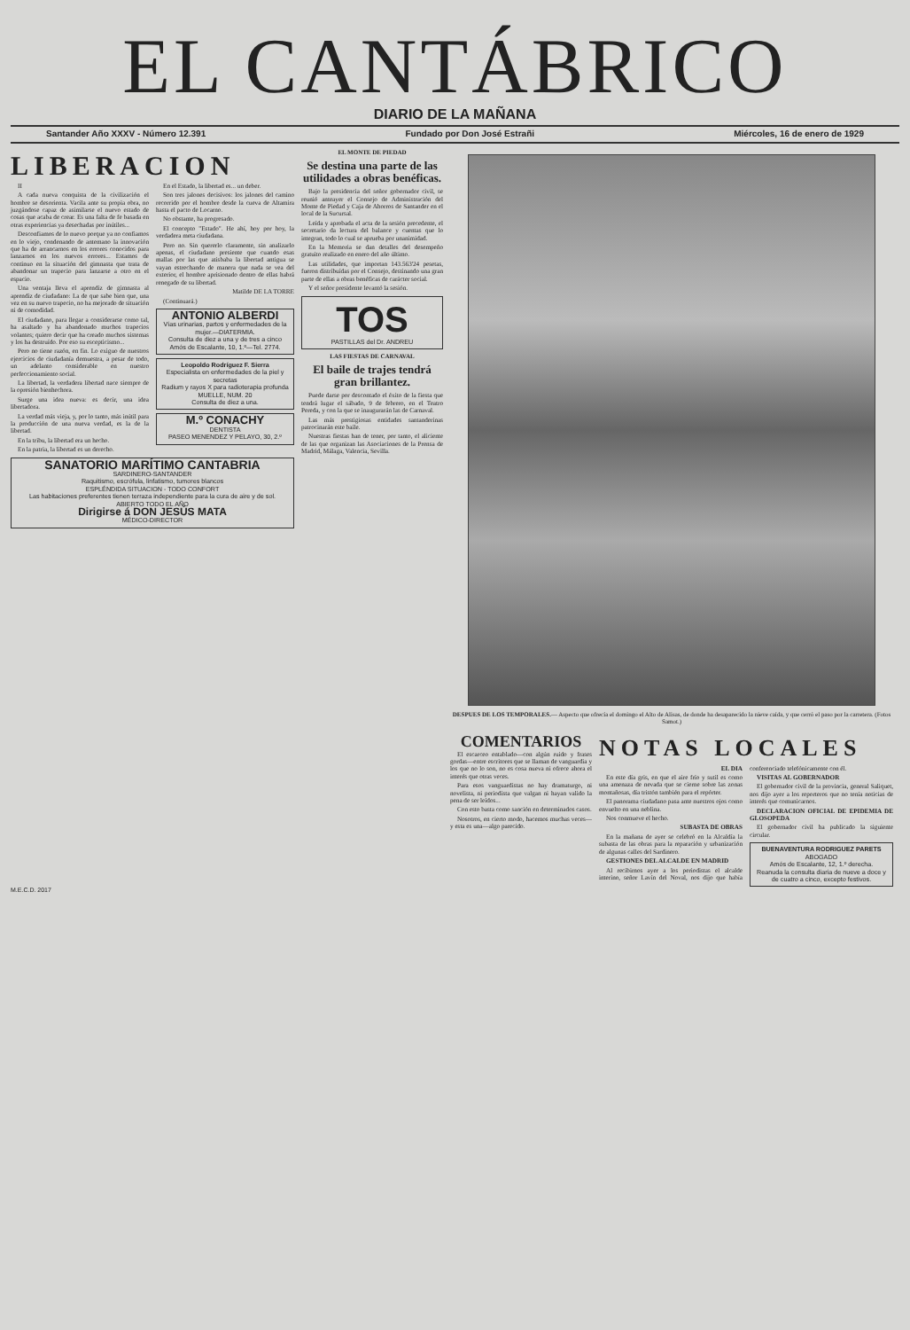EL CANTÁBRICO
DIARIO DE LA MAÑANA
Santander Año XXXV - Número 12.391 Fundado por Don José Estrañi Miércoles, 16 de enero de 1929
LIBERACION
II
A cada nueva conquista de la civilización el hombre se desorienta. Vacila ante su propia obra, no juzgándose capaz de asimilarse el nuevo estado de cosas que acaba de crear. Es una falta de fe basada en otras experiencias ya desechadas por inútiles...
Desconfiamos de lo nuevo porque ya no confiamos en lo viejo, condenando de antemano la innovación que ha de arrancarnos en los errores conocidos para lanzarnos en los nuevos errores... Estamos de continuo en la situación del gimnasta que trata de abandonar un trapecio para lanzarse a otro en el espacio.
Una ventaja lleva el aprendiz de gimnasta al aprendiz de ciudadano: La de que sabe bien que, una vez en su nuevo trapecio, no ha mejorado de situación ni de comodidad.
El ciudadano, para llegar a considerarse como tal, ha asaltado y ha abandonado muchos trapecios volantes; quiero decir que ha creado muchos sistemas y los ha destruído. Por eso su escepticismo...
Pero no tiene razón, en fin. Lo exiguo de nuestros ejercicios de ciudadanía demuestra, a pesar de todo, un adelanto considerable en nuestro perfeccionamiento social.
La libertad, la verdadera libertad nace siempre de la opresión bienhechora.
Surge una idea nueva: es decir, una idea libertadora.
La verdad más vieja, y, por lo tanto, más inútil para la producción de una nueva verdad, es la de la libertad.
En la tribu, la libertad era un hecho.
En la patria, la libertad es un derecho.
En el Estado, la libertad es... un deber.
Son tres jalones decisivos: los jalones del camino recorrido por el hombre desde la cueva de Altamira hasta el pacto de Locarno.
No obstante, ha progresado.
El concepto "Estado". He ahí, hoy por hoy, la verdadera meta ciudadana.
Pero no. Sin quererlo claramente, sin analizarlo apenas, el ciudadano presiente que cuando esas mallas por las que atisbaba la libertad antigua se vayan estrechando de manera que nada se vea del exterior, el hombre aprisionado dentro de ellas habrá renegado de su libertad.
Matilde DE LA TORRE
(Continuará.)
ANTONIO ALBERDI
Vías urinarias, partos y enfermedades de la mujer.—DIATERMIA.
Consulta de diez a una y de tres a cinco
Amós de Escalante, 10, 1.º—Tel. 2774.
Leopoldo Rodríguez F. Sierra
Especialista en enfermedades de la piel y secretas
Radium y rayos X para radioterapia profunda
MUELLE, NUM. 20
Consulta de diez a una.
M.º CONACHY
DENTISTA
PASEO MENENDEZ Y PELAYO, 30, 2.º
SANATORIO MARÍTIMO CANTABRIA
SARDINERO-SANTANDER
Raquitismo, escrófula, linfatismo, tumores blancos
ESPLÉNDIDA SITUACION - TODO CONFORT
Las habitaciones preferentes tienen terraza independiente para la cura de aire y de sol.
ABIERTO TODO EL AÑO
Dirigirse á DON JESÚS MATA
MÉDICO-DIRECTOR
EL MONTE DE PIEDAD
Se destina una parte de las utilidades a obras benéficas.
Bajo la presidencia del señor gobernador civil, se reunió anteayer el Consejo de Administración del Monte de Piedad y Caja de Ahorros de Santander en el local de la Sucursal.
Leída y aprobada el acta de la sesión precedente, el secretario da lectura del balance y cuentas que lo integran, todo lo cual se aprueba por unanimidad.
En la Memoria se dan detalles del desempeño gratuito realizado en enero del año último.
Las utilidades, que importan 143.563'24 pesetas, fueron distribuídas por el Consejo, destinando una gran parte de ellas a obras benéficas de carácter social.
Y el señor presidente levantó la sesión.
TOS
PASTILLAS del Dr. ANDREU
LAS FIESTAS DE CARNAVAL
El baile de trajes tendrá gran brillantez.
Puede darse por descontado el éxito de la fiesta que tendrá lugar el sábado, 9 de febrero, en el Teatro Pereda, y con la que se inaugurarán las de Carnaval.
Las más prestigiosas entidades santanderinas patrocinarán este baile.
Nuestras fiestas han de tener, por tanto, el aliciente de las que organizan las Asociaciones de la Prensa de Madrid, Málaga, Valencia, Sevilla.
DESPUES DE LOS TEMPORALES.— Aspecto que ofrecía el domingo el Alto de Alisas, de donde ha desaparecido la nieve caída, y que cerró el paso por la carretera. (Fotos Samot.)
COMENTARIOS
El escarceo entablado—con algún ruido y frases gordas—entre escritores que se llaman de vanguardia y los que no lo son, no es cosa nueva ni ofrece ahora el interés que otras veces.
Para esos vanguardistas no hay dramaturgo, ni novelista, ni periodista que valgan ni hayan valido la pena de ser leídos...
Con esto basta como sanción en determinados casos.
Nosotros, en cierto modo, hacemos muchas veces—y esta es una—algo parecido.
NOTAS LOCALES
EL DIA
En este día gris, en que el aire frío y sutil es como una amenaza de nevada que se cierne sobre las zonas montañosas, día tristón también para el repórter.
El panorama ciudadano pasa ante nuestros ojos como envuelto en una neblina.
Nos conmueve el hecho.
SUBASTA DE OBRAS
En la mañana de ayer se celebró en la Alcaldía la subasta de las obras para la reparación y urbanización de algunas calles del Sardinero.
GESTIONES DEL ALCALDE EN MADRID
Al recibirnos ayer a los periodistas el alcalde interino, señor Lavín del Noval, nos dijo que había conferenciado telefónicamente con él.
VISITAS AL GOBERNADOR
El gobernador civil de la provincia, general Saliquet, nos dijo ayer a los reporteros que no tenía noticias de interés que comunicarnos.
DECLARACION OFICIAL DE EPIDEMIA DE GLOSOPEDA
El gobernador civil ha publicado la siguiente circular.
BUENAVENTURA RODRIGUEZ PARETS
ABOGADO
Amós de Escalante, 12, 1.º derecha.
Reanuda la consulta diaria de nueve a doce y de cuatro a cinco, excepto festivos.
M.E.C.D. 2017